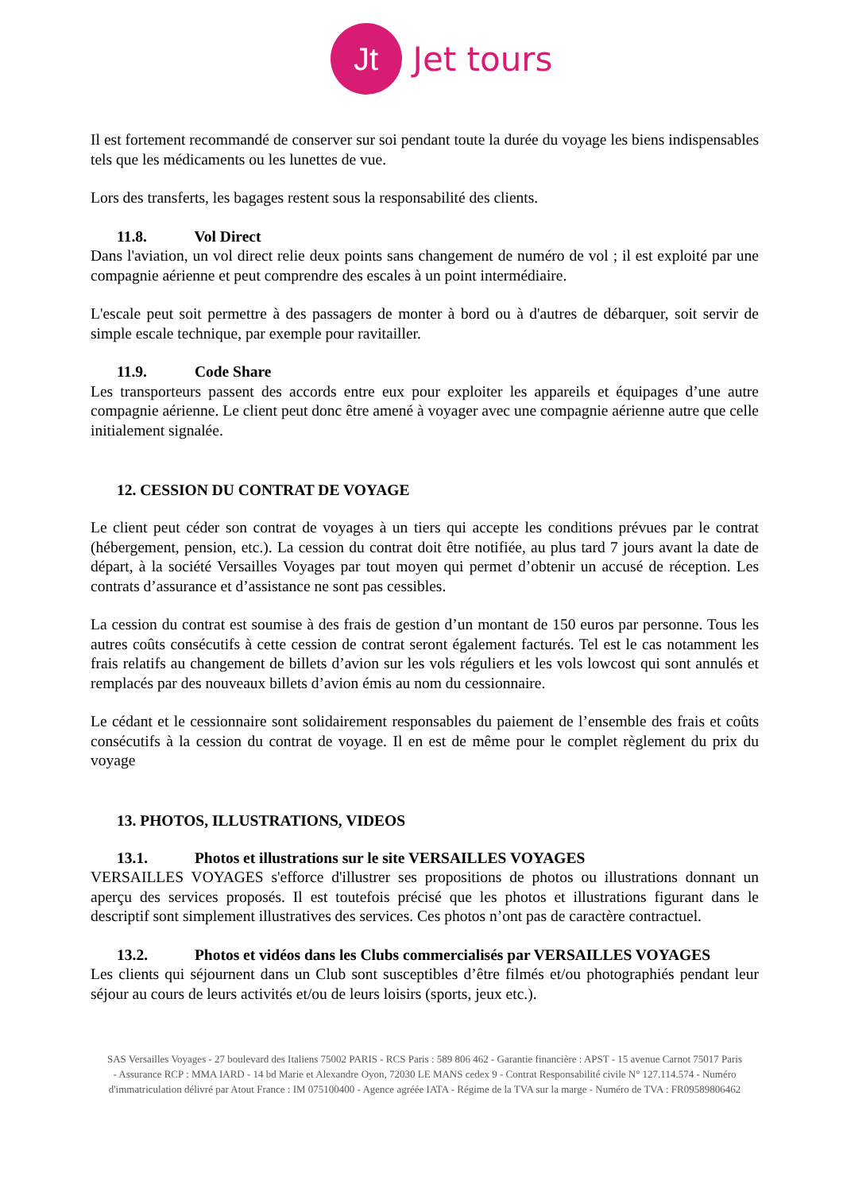Jt
Jet tours
Il est fortement recommandé de conserver sur soi pendant toute la durée du voyage les biens indispensables tels que les médicaments ou les lunettes de vue.
Lors des transferts, les bagages restent sous la responsabilité des clients.
11.8. Vol Direct
Dans l'aviation, un vol direct relie deux points sans changement de numéro de vol ; il est exploité par une compagnie aérienne et peut comprendre des escales à un point intermédiaire.
L'escale peut soit permettre à des passagers de monter à bord ou à d'autres de débarquer, soit servir de simple escale technique, par exemple pour ravitailler.
11.9. Code Share
Les transporteurs passent des accords entre eux pour exploiter les appareils et équipages d’une autre compagnie aérienne. Le client peut donc être amené à voyager avec une compagnie aérienne autre que celle initialement signalée.
12. CESSION DU CONTRAT DE VOYAGE
Le client peut céder son contrat de voyages à un tiers qui accepte les conditions prévues par le contrat (hébergement, pension, etc.). La cession du contrat doit être notifiée, au plus tard 7 jours avant la date de départ, à la société Versailles Voyages par tout moyen qui permet d’obtenir un accusé de réception. Les contrats d’assurance et d’assistance ne sont pas cessibles.
La cession du contrat est soumise à des frais de gestion d’un montant de 150 euros par personne. Tous les autres coûts consécutifs à cette cession de contrat seront également facturés. Tel est le cas notamment les frais relatifs au changement de billets d’avion sur les vols réguliers et les vols lowcost qui sont annulés et remplacés par des nouveaux billets d’avion émis au nom du cessionnaire.
Le cédant et le cessionnaire sont solidairement responsables du paiement de l’ensemble des frais et coûts consécutifs à la cession du contrat de voyage. Il en est de même pour le complet règlement du prix du voyage
13. PHOTOS, ILLUSTRATIONS, VIDEOS
13.1. Photos et illustrations sur le site VERSAILLES VOYAGES
VERSAILLES VOYAGES s'efforce d'illustrer ses propositions de photos ou illustrations donnant un aperçu des services proposés. Il est toutefois précisé que les photos et illustrations figurant dans le descriptif sont simplement illustratives des services. Ces photos n’ont pas de caractère contractuel.
13.2. Photos et vidéos dans les Clubs commercialisés par VERSAILLES VOYAGES
Les clients qui séjournent dans un Club sont susceptibles d’être filmés et/ou photographiés pendant leur séjour au cours de leurs activités et/ou de leurs loisirs (sports, jeux etc.).
SAS Versailles Voyages - 27 boulevard des Italiens 75002 PARIS - RCS Paris : 589 806 462 - Garantie financière : APST - 15 avenue Carnot 75017 Paris - Assurance RCP : MMA IARD - 14 bd Marie et Alexandre Oyon, 72030 LE MANS cedex 9 - Contrat Responsabilité civile N° 127.114.574 - Numéro d'immatriculation délivré par Atout France : IM 075100400 - Agence agréée IATA - Régime de la TVA sur la marge - Numéro de TVA : FR09589806462